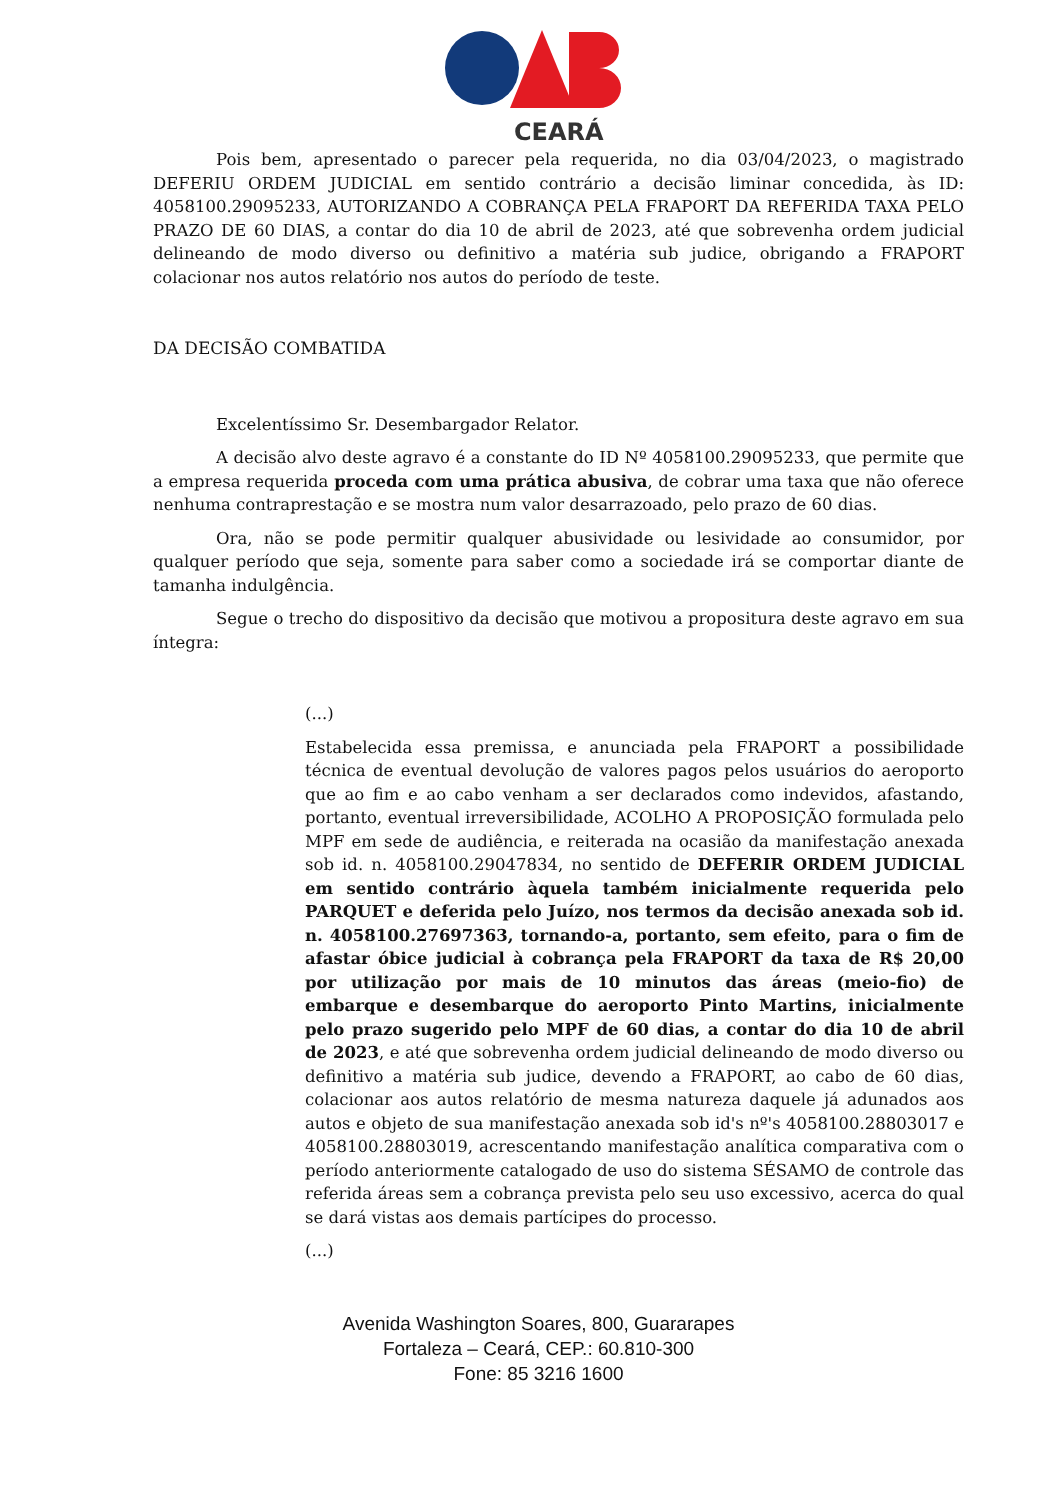CEARÁ
Pois bem, apresentado o parecer pela requerida, no dia 03/04/2023, o magistrado DEFERIU ORDEM JUDICIAL em sentido contrário a decisão liminar concedida, às ID: 4058100.29095233, AUTORIZANDO A COBRANÇA PELA FRAPORT DA REFERIDA TAXA PELO PRAZO DE 60 DIAS, a contar do dia 10 de abril de 2023, até que sobrevenha ordem judicial delineando de modo diverso ou definitivo a matéria sub judice, obrigando a FRAPORT colacionar nos autos relatório nos autos do período de teste.
DA DECISÃO COMBATIDA
Excelentíssimo Sr. Desembargador Relator.
A decisão alvo deste agravo é a constante do ID Nº 4058100.29095233, que permite que a empresa requerida proceda com uma prática abusiva, de cobrar uma taxa que não oferece nenhuma contraprestação e se mostra num valor desarrazoado, pelo prazo de 60 dias.
Ora, não se pode permitir qualquer abusividade ou lesividade ao consumidor, por qualquer período que seja, somente para saber como a sociedade irá se comportar diante de tamanha indulgência.
Segue o trecho do dispositivo da decisão que motivou a propositura deste agravo em sua íntegra:
(...)
Estabelecida essa premissa, e anunciada pela FRAPORT a possibilidade técnica de eventual devolução de valores pagos pelos usuários do aeroporto que ao fim e ao cabo venham a ser declarados como indevidos, afastando, portanto, eventual irreversibilidade, ACOLHO A PROPOSIÇÃO formulada pelo MPF em sede de audiência, e reiterada na ocasião da manifestação anexada sob id. n. 4058100.29047834, no sentido de DEFERIR ORDEM JUDICIAL em sentido contrário àquela também inicialmente requerida pelo PARQUET e deferida pelo Juízo, nos termos da decisão anexada sob id. n. 4058100.27697363, tornando-a, portanto, sem efeito, para o fim de afastar óbice judicial à cobrança pela FRAPORT da taxa de R$ 20,00 por utilização por mais de 10 minutos das áreas (meio-fio) de embarque e desembarque do aeroporto Pinto Martins, inicialmente pelo prazo sugerido pelo MPF de 60 dias, a contar do dia 10 de abril de 2023, e até que sobrevenha ordem judicial delineando de modo diverso ou definitivo a matéria sub judice, devendo a FRAPORT, ao cabo de 60 dias, colacionar aos autos relatório de mesma natureza daquele já adunados aos autos e objeto de sua manifestação anexada sob id's nº's 4058100.28803017 e 4058100.28803019, acrescentando manifestação analítica comparativa com o período anteriormente catalogado de uso do sistema SÉSAMO de controle das referida áreas sem a cobrança prevista pelo seu uso excessivo, acerca do qual se dará vistas aos demais partícipes do processo.
(...)
Avenida Washington Soares, 800, Guararapes
Fortaleza – Ceará, CEP.: 60.810-300
Fone: 85 3216 1600